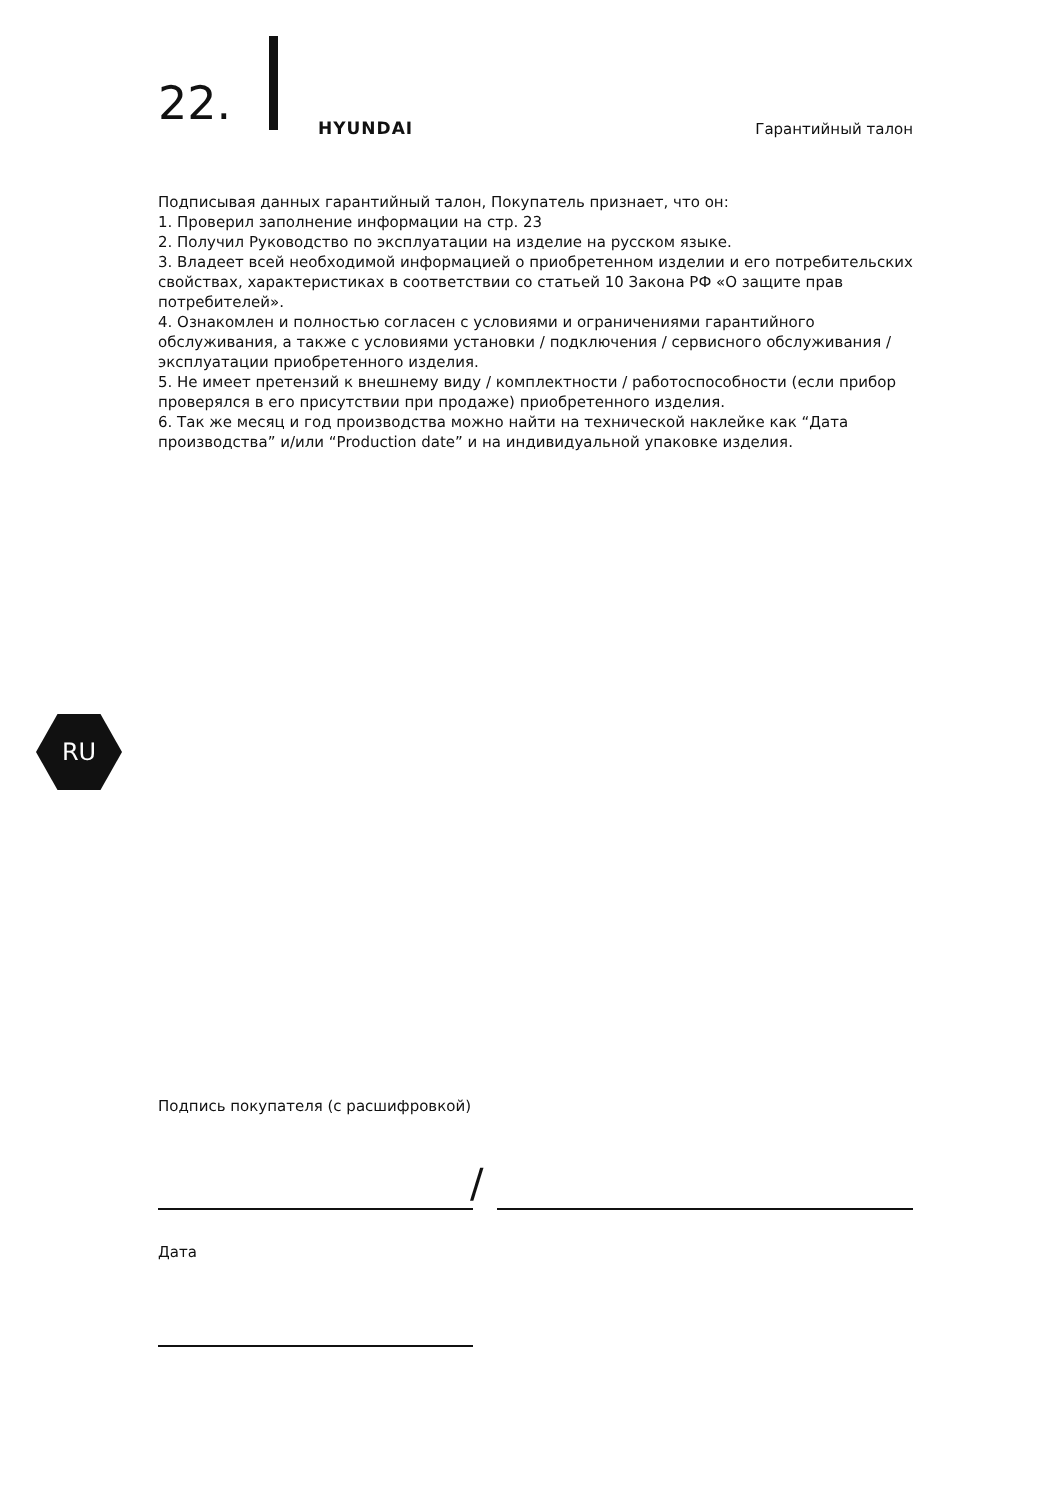22. HYUNDAI Гарантийный талон
Подписывая данных гарантийный талон, Покупатель признает, что он:
1. Проверил заполнение информации на стр. 23
2. Получил Руководство по эксплуатации на изделие на русском языке.
3. Владеет всей необходимой информацией о приобретенном изделии и его потребительских свойствах, характеристиках в соответствии со статьей 10 Закона РФ «О защите прав потребителей».
4. Ознакомлен и полностью согласен с условиями и ограничениями гарантийного обслуживания, а также с условиями установки / подключения / сервисного обслуживания / эксплуатации приобретенного изделия.
5. Не имеет претензий к внешнему виду / комплектности / работоспособности (если прибор проверялся в его присутствии при продаже) приобретенного изделия.
6. Так же месяц и год производства можно найти на технической наклейке как “Дата производства” и/или “Production date” и на индивидуальной упаковке изделия.
RU
Подпись покупателя (с расшифровкой)
/
Дата